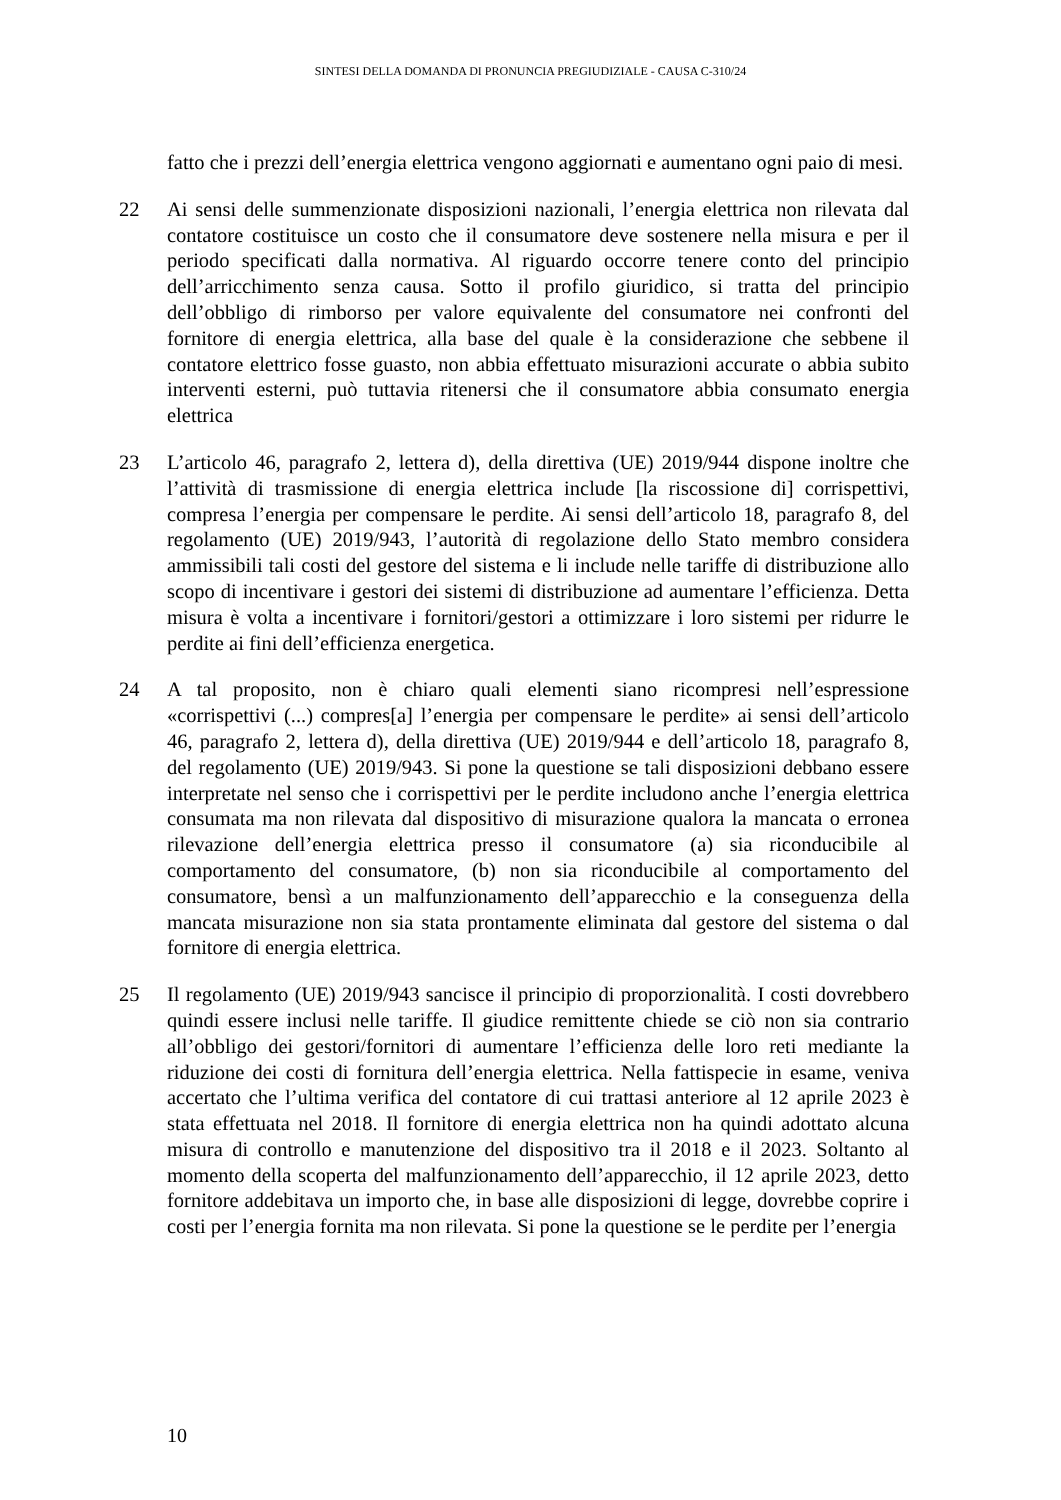SINTESI DELLA DOMANDA DI PRONUNCIA PREGIUDIZIALE - CAUSA C-310/24
fatto che i prezzi dell’energia elettrica vengono aggiornati e aumentano ogni paio di mesi.
22 Ai sensi delle summenzionate disposizioni nazionali, l’energia elettrica non rilevata dal contatore costituisce un costo che il consumatore deve sostenere nella misura e per il periodo specificati dalla normativa. Al riguardo occorre tenere conto del principio dell’arricchimento senza causa. Sotto il profilo giuridico, si tratta del principio dell’obbligo di rimborso per valore equivalente del consumatore nei confronti del fornitore di energia elettrica, alla base del quale è la considerazione che sebbene il contatore elettrico fosse guasto, non abbia effettuato misurazioni accurate o abbia subito interventi esterni, può tuttavia ritenersi che il consumatore abbia consumato energia elettrica
23 L’articolo 46, paragrafo 2, lettera d), della direttiva (UE) 2019/944 dispone inoltre che l’attività di trasmissione di energia elettrica include [la riscossione di] corrispettivi, compresa l’energia per compensare le perdite. Ai sensi dell’articolo 18, paragrafo 8, del regolamento (UE) 2019/943, l’autorità di regolazione dello Stato membro considera ammissibili tali costi del gestore del sistema e li include nelle tariffe di distribuzione allo scopo di incentivare i gestori dei sistemi di distribuzione ad aumentare l’efficienza. Detta misura è volta a incentivare i fornitori/gestori a ottimizzare i loro sistemi per ridurre le perdite ai fini dell’efficienza energetica.
24 A tal proposito, non è chiaro quali elementi siano ricompresi nell’espressione «corrispettivi (...) compres[a] l’energia per compensare le perdite» ai sensi dell’articolo 46, paragrafo 2, lettera d), della direttiva (UE) 2019/944 e dell’articolo 18, paragrafo 8, del regolamento (UE) 2019/943. Si pone la questione se tali disposizioni debbano essere interpretate nel senso che i corrispettivi per le perdite includono anche l’energia elettrica consumata ma non rilevata dal dispositivo di misurazione qualora la mancata o erronea rilevazione dell’energia elettrica presso il consumatore (a) sia riconducibile al comportamento del consumatore, (b) non sia riconducibile al comportamento del consumatore, bensì a un malfunzionamento dell’apparecchio e la conseguenza della mancata misurazione non sia stata prontamente eliminata dal gestore del sistema o dal fornitore di energia elettrica.
25 Il regolamento (UE) 2019/943 sancisce il principio di proporzionalità. I costi dovrebbero quindi essere inclusi nelle tariffe. Il giudice remittente chiede se ciò non sia contrario all’obbligo dei gestori/fornitori di aumentare l’efficienza delle loro reti mediante la riduzione dei costi di fornitura dell’energia elettrica. Nella fattispecie in esame, veniva accertato che l’ultima verifica del contatore di cui trattasi anteriore al 12 aprile 2023 è stata effettuata nel 2018. Il fornitore di energia elettrica non ha quindi adottato alcuna misura di controllo e manutenzione del dispositivo tra il 2018 e il 2023. Soltanto al momento della scoperta del malfunzionamento dell’apparecchio, il 12 aprile 2023, detto fornitore addebitava un importo che, in base alle disposizioni di legge, dovrebbe coprire i costi per l’energia fornita ma non rilevata. Si pone la questione se le perdite per l’energia
10